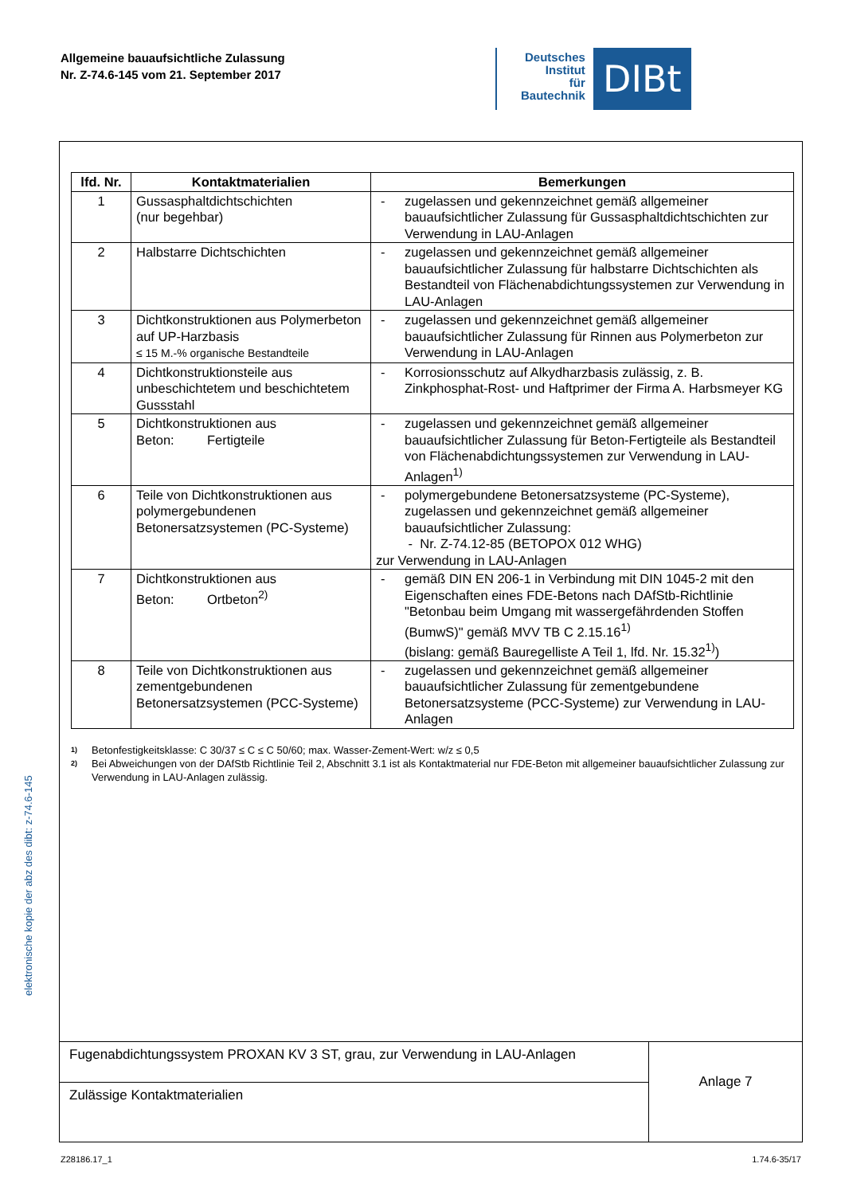Allgemeine bauaufsichtliche Zulassung
Nr. Z-74.6-145 vom 21. September 2017
Deutsches
Institut
für
Bautechnik
DIBt
elektronische kopie der abz des dibt: z-74.6-145
| lfd. Nr. | Kontaktmaterialien | Bemerkungen |
| --- | --- | --- |
| 1 | Gussasphaltdichtschichten (nur begehbar) | - zugelassen und gekennzeichnet gemäß allgemeiner bauaufsichtlicher Zulassung für Gussasphaltdichtschichten zur Verwendung in LAU-Anlagen |
| 2 | Halbstarre Dichtschichten | - zugelassen und gekennzeichnet gemäß allgemeiner bauaufsichtlicher Zulassung für halbstarre Dichtschichten als Bestandteil von Flächenabdichtungssystemen zur Verwendung in LAU-Anlagen |
| 3 | Dichtkonstruktionen aus Polymerbeton auf UP-Harzbasis ≤ 15 M.-% organische Bestandteile | - zugelassen und gekennzeichnet gemäß allgemeiner bauaufsichtlicher Zulassung für Rinnen aus Polymerbeton zur Verwendung in LAU-Anlagen |
| 4 | Dichtkonstruktionsteile aus unbeschichtetem und beschichtetem Gussstahl | - Korrosionsschutz auf Alkydharzbasis zulässig, z. B. Zinkphosphat-Rost- und Haftprimer der Firma A. Harbsmeyer KG |
| 5 | Dichtkonstruktionen aus Beton: Fertigteile | - zugelassen und gekennzeichnet gemäß allgemeiner bauaufsichtlicher Zulassung für Beton-Fertigteile als Bestandteil von Flächenabdichtungssystemen zur Verwendung in LAU-Anlagen<sup>1)</sup> |
| 6 | Teile von Dichtkonstruktionen aus polymergebundenen Betonersatzsystemen (PC-Systeme) | - polymergebundene Betonersatzsysteme (PC-Systeme), zugelassen und gekennzeichnet gemäß allgemeiner bauaufsichtlicher Zulassung: - Nr. Z-74.12-85 (BETOPOX 012 WHG) zur Verwendung in LAU-Anlagen |
| 7 | Dichtkonstruktionen aus Beton: Ortbeton<sup>2)</sup> | - gemäß DIN EN 206-1 in Verbindung mit DIN 1045-2 mit den Eigenschaften eines FDE-Betons nach DAfStb-Richtlinie "Betonbau beim Umgang mit wassergefährdenden Stoffen (BumwS)" gemäß MVV TB C 2.15.16<sup>1)</sup> (bislang: gemäß Bauregelliste A Teil 1, lfd. Nr. 15.32<sup>1)</sup>) |
| 8 | Teile von Dichtkonstruktionen aus zementgebundenen Betonersatzsystemen (PCC-Systeme) | - zugelassen und gekennzeichnet gemäß allgemeiner bauaufsichtlicher Zulassung für zementgebundene Betonersatzsysteme (PCC-Systeme) zur Verwendung in LAU-Anlagen |
1) Betonfestigkeitsklasse: C 30/37 ≤ C ≤ C 50/60; max. Wasser-Zement-Wert: w/z ≤ 0,5
2) Bei Abweichungen von der DAfStb Richtlinie Teil 2, Abschnitt 3.1 ist als Kontaktmaterial nur FDE-Beton mit allgemeiner bauaufsichtlicher Zulassung zur Verwendung in LAU-Anlagen zulässig.
| Fugenabdichtungssystem PROXAN KV 3 ST, grau, zur Verwendung in LAU-Anlagen | Anlage 7 |
| Zulässige Kontaktmaterialien | |
Z28186.17_1 1.74.6-35/17